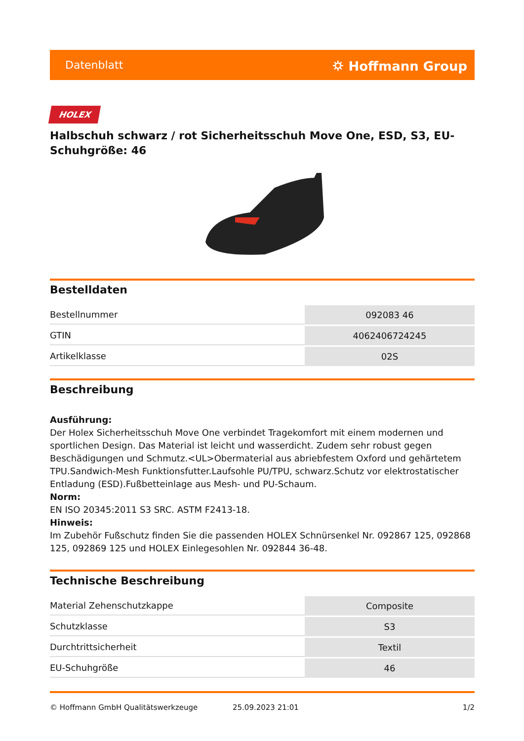Datenblatt ⛭ Hoffmann Group
HOLEX
Halbschuh schwarz / rot Sicherheitsschuh Move One, ESD, S3, EU-Schuhgröße: 46
Bestelldaten
| Bestellnummer | 092083 46 |
| GTIN | 4062406724245 |
| Artikelklasse | 02S |
Beschreibung
Ausführung:
Der Holex Sicherheitsschuh Move One verbindet Tragekomfort mit einem modernen und sportlichen Design. Das Material ist leicht und wasserdicht. Zudem sehr robust gegen Beschädigungen und Schmutz.<UL>Obermaterial aus abriebfestem Oxford und gehärtetem TPU.Sandwich-Mesh Funktionsfutter.Laufsohle PU/TPU, schwarz.Schutz vor elektrostatischer Entladung (ESD).Fußbetteinlage aus Mesh- und PU-Schaum.
Norm:
EN ISO 20345:2011 S3 SRC. ASTM F2413-18.
Hinweis:
Im Zubehör Fußschutz finden Sie die passenden HOLEX Schnürsenkel Nr. 092867 125, 092868 125, 092869 125 und HOLEX Einlegesohlen Nr. 092844 36-48.
Technische Beschreibung
| Material Zehenschutzkappe | Composite |
| Schutzklasse | S3 |
| Durchtrittsicherheit | Textil |
| EU-Schuhgröße | 46 |
© Hoffmann GmbH Qualitätswerkzeuge 25.09.2023 21:01 1/2